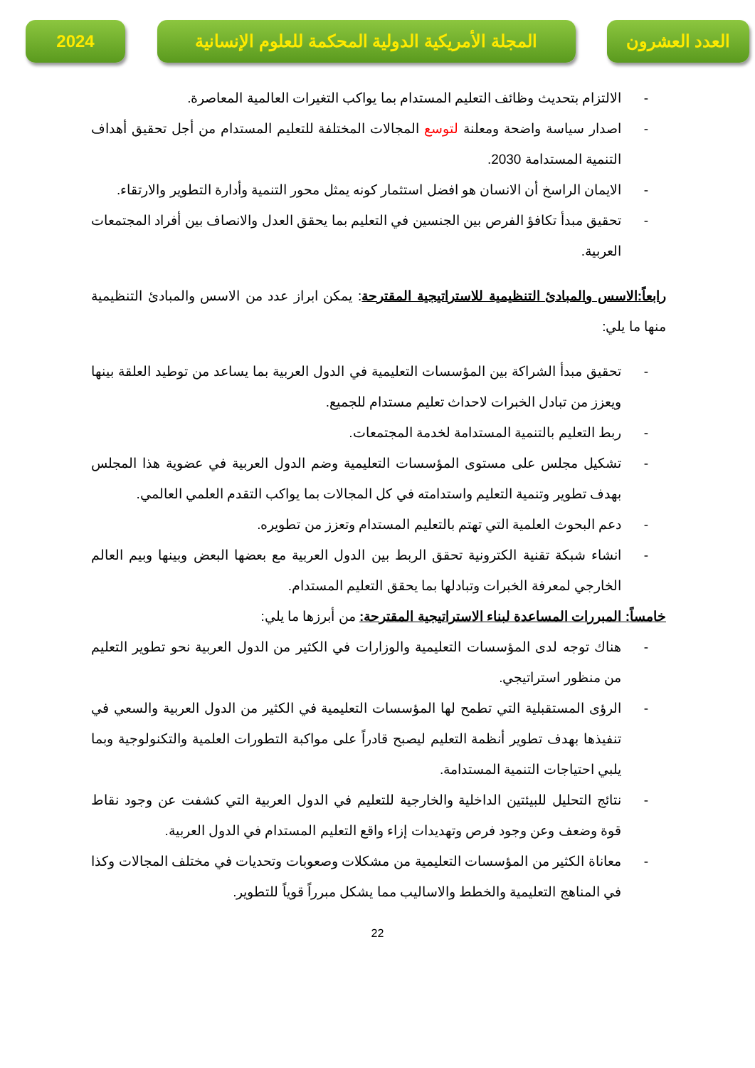العدد العشرون المجلة الأمريكية الدولية المحكمة للعلوم الإنسانية
2024
- الالتزام بتحديث وظائف التعليم المستدام بما يواكب التغيرات العالمية المعاصرة.
- اصدار سياسة واضحة ومعلنة لتوسع المجالات المختلفة للتعليم المستدام من أجل تحقيق أهداف التنمية المستدامة 2030.
- الايمان الراسخ أن الانسان هو افضل استثمار كونه يمثل محور التنمية وأدارة التطوير والارتقاء.
- تحقيق مبدأ تكافؤ الفرص بين الجنسين في التعليم بما يحقق العدل والانصاف بين أفراد المجتمعات العربية.
رابعاً:الاسس والمبادئ التنظيمية للاستراتيجية المقترحة: يمكن ابراز عدد من الاسس والمبادئ التنظيمية منها ما يلي:
- تحقيق مبدأ الشراكة بين المؤسسات التعليمية في الدول العربية بما يساعد من توطيد العلقة بينها ويعزز من تبادل الخبرات لاحداث تعليم مستدام للجميع.
- ربط التعليم بالتنمية المستدامة لخدمة المجتمعات.
- تشكيل مجلس على مستوى المؤسسات التعليمية وضم الدول العربية في عضوية هذا المجلس بهدف تطوير وتنمية التعليم واستدامته في كل المجالات بما يواكب التقدم العلمي العالمي.
- دعم البحوث العلمية التي تهتم بالتعليم المستدام وتعزز من تطويره.
- انشاء شبكة تقنية الكترونية تحقق الربط بين الدول العربية مع بعضها البعض وبينها وبيم العالم الخارجي لمعرفة الخبرات وتبادلها بما يحقق التعليم المستدام.
خامساً: المبررات المساعدة لبناء الاستراتيجية المقترحة: من أبرزها ما يلي:
- هناك توجه لدى المؤسسات التعليمية والوزارات في الكثير من الدول العربية نحو تطوير التعليم من منظور استراتيجي.
- الرؤى المستقبلية التي تطمح لها المؤسسات التعليمية في الكثير من الدول العربية والسعي في تنفيذها بهدف تطوير أنظمة التعليم ليصبح قادراً على مواكبة التطورات العلمية والتكنولوجية وبما يلبي احتياجات التنمية المستدامة.
- نتائج التحليل للبيئتين الداخلية والخارجية للتعليم في الدول العربية التي كشفت عن وجود نقاط قوة وضعف وعن وجود فرص وتهديدات إزاء واقع التعليم المستدام في الدول العربية.
- معاناة الكثير من المؤسسات التعليمية من مشكلات وصعوبات وتحديات في مختلف المجالات وكذا في المناهج التعليمية والخطط والاساليب مما يشكل مبرراً قوياً للتطوير.
22